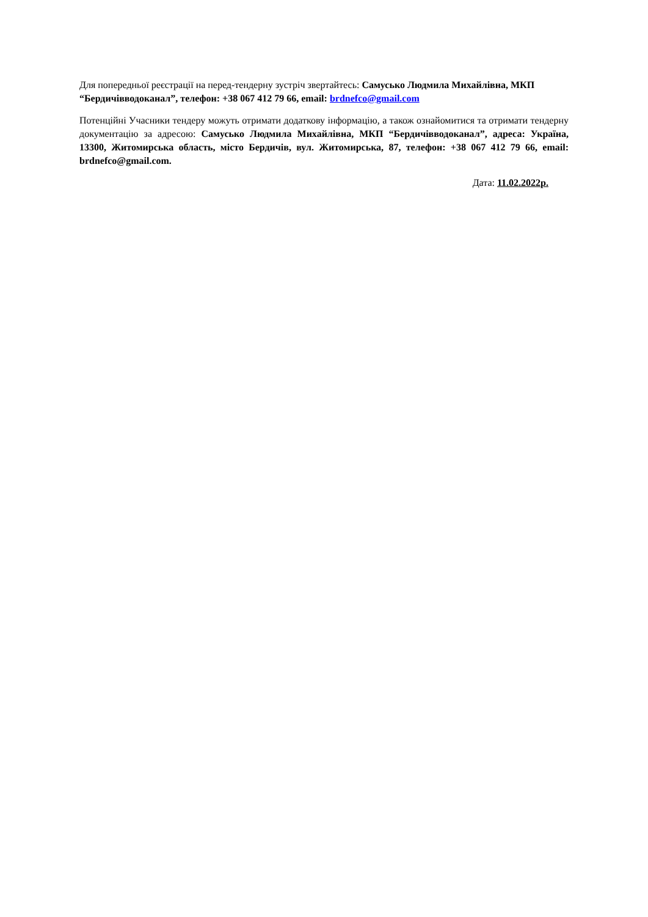Для попередньої реєстрації на перед-тендерну зустріч звертайтесь: Самусько Людмила Михайлівна, МКП “Бердичівводоканал”, телефон: +38 067 412 79 66, email: brdnefco@gmail.com
Потенційні Учасники тендеру можуть отримати додаткову інформацію, а також ознайомитися та отримати тендерну документацію за адресою: Самусько Людмила Михайлівна, МКП “Бердичівводоканал”, адреса: Україна, 13300, Житомирська область, місто Бердичів, вул. Житомирська, 87, телефон: +38 067 412 79 66, email: brdnefco@gmail.com.
Дата: 11.02.2022р.